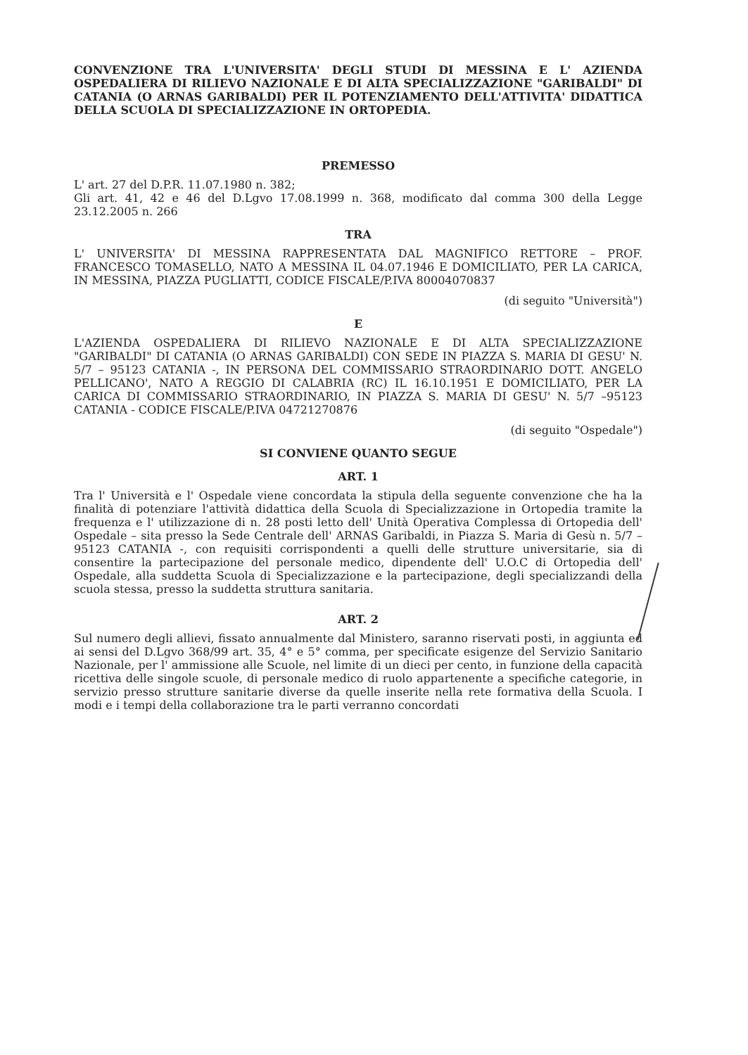CONVENZIONE TRA L'UNIVERSITA' DEGLI STUDI DI MESSINA E L' AZIENDA OSPEDALIERA DI RILIEVO NAZIONALE E DI ALTA SPECIALIZZAZIONE "GARIBALDI" DI CATANIA (O ARNAS GARIBALDI) PER IL POTENZIAMENTO DELL'ATTIVITA' DIDATTICA DELLA SCUOLA DI SPECIALIZZAZIONE IN ORTOPEDIA.
PREMESSO
L' art. 27 del D.P.R. 11.07.1980 n. 382;
Gli art. 41, 42 e 46 del D.Lgvo 17.08.1999 n. 368, modificato dal comma 300 della Legge 23.12.2005 n. 266
TRA
L' UNIVERSITA' DI MESSINA RAPPRESENTATA DAL MAGNIFICO RETTORE – PROF. FRANCESCO TOMASELLO, NATO A MESSINA IL 04.07.1946 E DOMICILIATO, PER LA CARICA, IN MESSINA, PIAZZA PUGLIATTI, CODICE FISCALE/P.IVA 80004070837
(di seguito "Università")
E
L'AZIENDA OSPEDALIERA DI RILIEVO NAZIONALE E DI ALTA SPECIALIZZAZIONE "GARIBALDI" DI CATANIA (O ARNAS GARIBALDI) CON SEDE IN PIAZZA S. MARIA DI GESU' N. 5/7 – 95123 CATANIA -, IN PERSONA DEL COMMISSARIO STRAORDINARIO DOTT. ANGELO PELLICANO', NATO A REGGIO DI CALABRIA (RC) IL 16.10.1951 E DOMICILIATO, PER LA CARICA DI COMMISSARIO STRAORDINARIO, IN PIAZZA S. MARIA DI GESU' N. 5/7 –95123 CATANIA - CODICE FISCALE/P.IVA 04721270876
(di seguito "Ospedale")
SI CONVIENE QUANTO SEGUE
ART. 1
Tra l' Università e l' Ospedale viene concordata la stipula della seguente convenzione che ha la finalità di potenziare l'attività didattica della Scuola di Specializzazione in Ortopedia tramite la frequenza e l' utilizzazione di n. 28 posti letto dell' Unità Operativa Complessa di Ortopedia dell' Ospedale – sita presso la Sede Centrale dell' ARNAS Garibaldi, in Piazza S. Maria di Gesù n. 5/7 – 95123 CATANIA -, con requisiti corrispondenti a quelli delle strutture universitarie, sia di consentire la partecipazione del personale medico, dipendente dell' U.O.C di Ortopedia dell' Ospedale, alla suddetta Scuola di Specializzazione e la partecipazione, degli specializzandi della scuola stessa, presso la suddetta struttura sanitaria.
ART. 2
Sul numero degli allievi, fissato annualmente dal Ministero, saranno riservati posti, in aggiunta ed ai sensi del D.Lgvo 368/99 art. 35, 4° e 5° comma, per specificate esigenze del Servizio Sanitario Nazionale, per l' ammissione alle Scuole, nel limite di un dieci per cento, in funzione della capacità ricettiva delle singole scuole, di personale medico di ruolo appartenente a specifiche categorie, in servizio presso strutture sanitarie diverse da quelle inserite nella rete formativa della Scuola. I modi e i tempi della collaborazione tra le parti verranno concordati